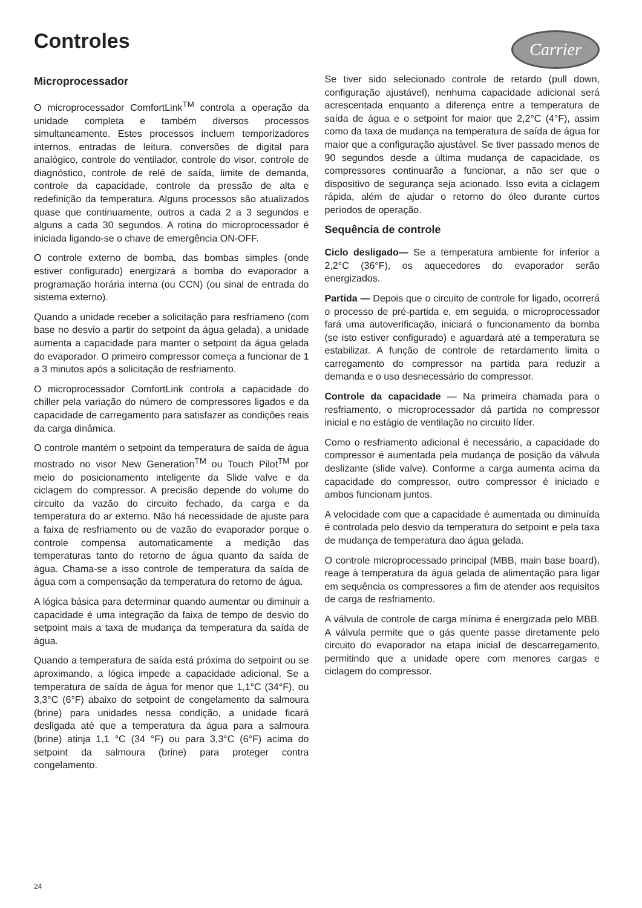Controles
Carrier
Microprocessador
O microprocessador ComfortLink<sup>TM</sup> controla a operação da unidade completa e também diversos processos simultaneamente. Estes processos incluem temporizadores internos, entradas de leitura, conversões de digital para analógico, controle do ventilador, controle do visor, controle de diagnóstico, controle de relé de saída, limite de demanda, controle da capacidade, controle da pressão de alta e redefinição da temperatura. Alguns processos são atualizados quase que continuamente, outros a cada 2 a 3 segundos e alguns a cada 30 segundos. A rotina do microprocessador é iniciada ligando-se o chave de emergência ON-OFF.
O controle externo de bomba, das bombas simples (onde estiver configurado) energizará a bomba do evaporador a programação horária interna (ou CCN) (ou sinal de entrada do sistema externo).
Quando a unidade receber a solicitação para resfriameno (com base no desvio a partir do setpoint da água gelada), a unidade aumenta a capacidade para manter o setpoint da água gelada do evaporador. O primeiro compressor começa a funcionar de 1 a 3 minutos após a solicitação de resfriamento.
O microprocessador ComfortLink controla a capacidade do chiller pela variação do número de compressores ligados e da capacidade de carregamento para satisfazer as condições reais da carga dinâmica.
O controle mantém o setpoint da temperatura de saída de água mostrado no visor New Generation<sup>TM</sup> ou Touch Pilot<sup>TM</sup> por meio do posicionamento inteligente da Slide valve e da ciclagem do compressor. A precisão depende do volume do circuito da vazão do circuito fechado, da carga e da temperatura do ar externo. Não há necessidade de ajuste para a faixa de resfriamento ou de vazão do evaporador porque o controle compensa automaticamente a medição das temperaturas tanto do retorno de água quanto da saída de água. Chama-se a isso controle de temperatura da saída de água com a compensação da temperatura do retorno de água.
A lógica básica para determinar quando aumentar ou diminuir a capacidade é uma integração da faixa de tempo de desvio do setpoint mais a taxa de mudança da temperatura da saída de água.
Quando a temperatura de saída está próxima do setpoint ou se aproximando, a lógica impede a capacidade adicional. Se a temperatura de saída de água for menor que 1,1°C (34°F), ou 3,3°C (6°F) abaixo do setpoint de congelamento da salmoura (brine) para unidades nessa condição, a unidade ficará desligada até que a temperatura da água para a salmoura (brine) atinja 1,1 °C (34 °F) ou para 3,3°C (6°F) acima do setpoint da salmoura (brine) para proteger contra congelamento.
Se tiver sido selecionado controle de retardo (pull down, configuração ajustável), nenhuma capacidade adicional será acrescentada enquanto a diferença entre a temperatura de saída de água e o setpoint for maior que 2,2°C (4°F), assim como da taxa de mudança na temperatura de saída de água for maior que a configuração ajustável. Se tiver passado menos de 90 segundos desde a última mudança de capacidade, os compressores continuarão a funcionar, a não ser que o dispositivo de segurança seja acionado. Isso evita a ciclagem rápida, além de ajudar o retorno do óleo durante curtos períodos de operação.
Sequência de controle
Ciclo desligado— Se a temperatura ambiente for inferior a 2,2°C (36°F), os aquecedores do evaporador serão energizados.
Partida — Depois que o circuito de controle for ligado, ocorrerá o processo de pré-partida e, em seguida, o microprocessador fará uma autoverificação, iniciará o funcionamento da bomba (se isto estiver configurado) e aguardará até a temperatura se estabilizar. A função de controle de retardamento limita o carregamento do compressor na partida para reduzir a demanda e o uso desnecessário do compressor.
Controle da capacidade — Na primeira chamada para o resfriamento, o microprocessador dá partida no compressor inicial e no estágio de ventilação no circuito líder.
Como o resfriamento adicional é necessário, a capacidade do compressor é aumentada pela mudança de posição da válvula deslizante (slide valve). Conforme a carga aumenta acima da capacidade do compressor, outro compressor é iniciado e ambos funcionam juntos.
A velocidade com que a capacidade é aumentada ou diminuída é controlada pelo desvio da temperatura do setpoint e pela taxa de mudança de temperatura dao água gelada.
O controle microprocessado principal (MBB, main base board), reage à temperatura da água gelada de alimentação para ligar em sequência os compressores a fim de atender aos requisitos de carga de resfriamento.
A válvula de controle de carga mínima é energizada pelo MBB. A válvula permite que o gás quente passe diretamente pelo circuito do evaporador na etapa inicial de descarregamento, permitindo que a unidade opere com menores cargas e ciclagem do compressor.
24